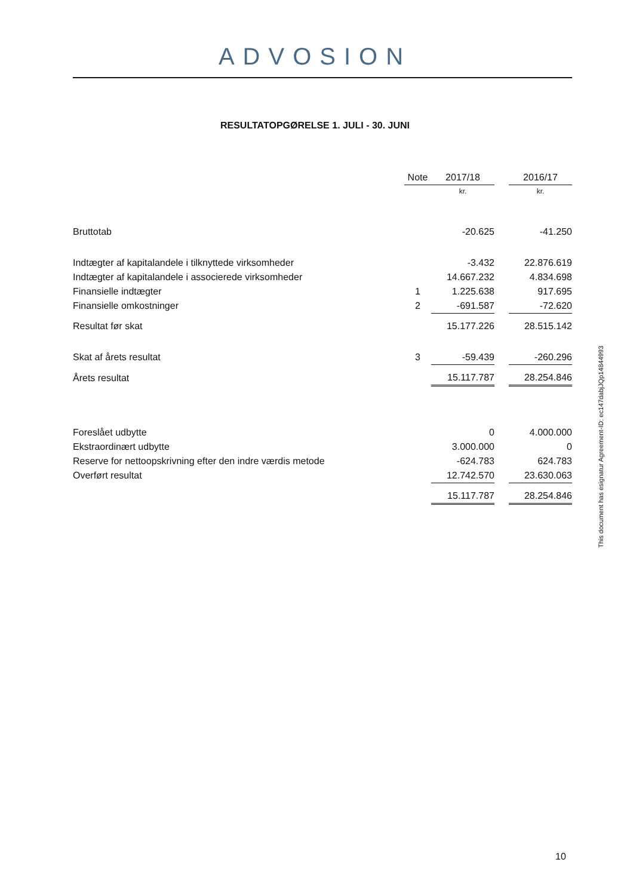ADVOSION
RESULTATOPGØRELSE 1. JULI - 30. JUNI
| | Note | | 2017/18 | | 2016/17 |
| --- | --- | --- | --- | --- | --- |
| | | | kr. | | kr. |
| Bruttotab | | | -20.625 | | -41.250 |
| Indtægter af kapitalandele i tilknyttede virksomheder | | | -3.432 | | 22.876.619 |
| Indtægter af kapitalandele i associerede virksomheder | | | 14.667.232 | | 4.834.698 |
| Finansielle indtægter | 1 | | 1.225.638 | | 917.695 |
| Finansielle omkostninger | 2 | | -691.587 | | -72.620 |
| Resultat før skat | | | 15.177.226 | | 28.515.142 |
| Skat af årets resultat | 3 | | -59.439 | | -260.296 |
| Årets resultat | | | 15.117.787 | | 28.254.846 |
| Foreslået udbytte | | | 0 | | 4.000.000 |
| Ekstraordinært udbytte | | | 3.000.000 | | 0 |
| Reserve for nettoopskrivning efter den indre værdis metode | | | -624.783 | | 624.783 |
| Overført resultat | | | 12.742.570 | | 23.630.063 |
| | | | 15.117.787 | | 28.254.846 |
This document has esignatur Agreement-ID: ec147dabjJQp14844993
10